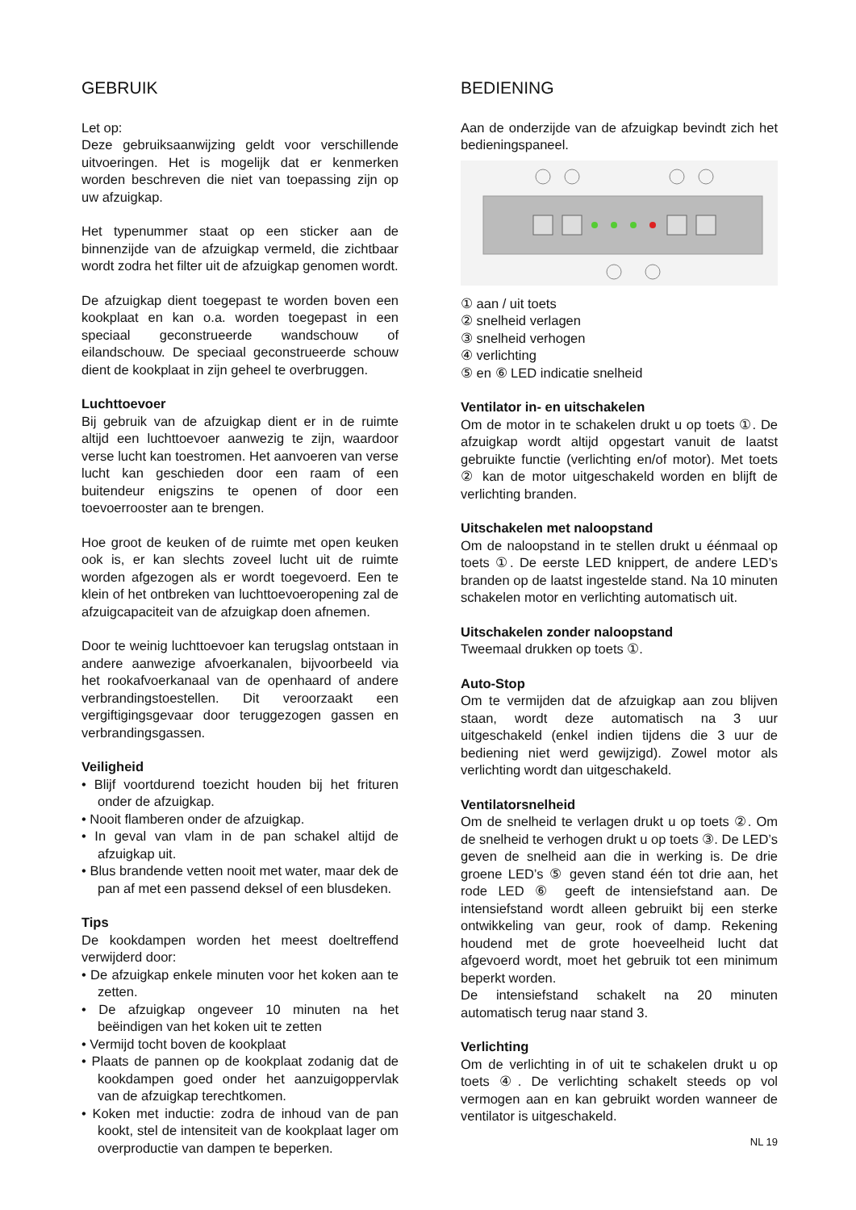GEBRUIK
Let op:
Deze gebruiksaanwijzing geldt voor verschillende uitvoeringen. Het is mogelijk dat er kenmerken worden beschreven die niet van toepassing zijn op uw afzuigkap.
Het typenummer staat op een sticker aan de binnenzijde van de afzuigkap vermeld, die zichtbaar wordt zodra het filter uit de afzuigkap genomen wordt.
De afzuigkap dient toegepast te worden boven een kookplaat en kan o.a. worden toegepast in een speciaal geconstrueerde wandschouw of eilandschouw. De speciaal geconstrueerde schouw dient de kookplaat in zijn geheel te overbruggen.
Luchttoevoer
Bij gebruik van de afzuigkap dient er in de ruimte altijd een luchttoevoer aanwezig te zijn, waardoor verse lucht kan toestromen. Het aanvoeren van verse lucht kan geschieden door een raam of een buitendeur enigszins te openen of door een toevoerrooster aan te brengen.
Hoe groot de keuken of de ruimte met open keuken ook is, er kan slechts zoveel lucht uit de ruimte worden afgezogen als er wordt toegevoerd. Een te klein of het ontbreken van luchttoevoeropening zal de afzuigcapaciteit van de afzuigkap doen afnemen.
Door te weinig luchttoevoer kan terugslag ontstaan in andere aanwezige afvoerkanalen, bijvoorbeeld via het rookafvoerkanaal van de openhaard of andere verbrandingstoestellen. Dit veroorzaakt een vergiftigingsgevaar door teruggezogen gassen en verbrandingsgassen.
Veiligheid
• Blijf voortdurend toezicht houden bij het frituren onder de afzuigkap.
• Nooit flamberen onder de afzuigkap.
• In geval van vlam in de pan schakel altijd de afzuigkap uit.
• Blus brandende vetten nooit met water, maar dek de pan af met een passend deksel of een blusdeken.
Tips
De kookdampen worden het meest doeltreffend verwijderd door:
• De afzuigkap enkele minuten voor het koken aan te zetten.
• De afzuigkap ongeveer 10 minuten na het beëindigen van het koken uit te zetten
• Vermijd tocht boven de kookplaat
• Plaats de pannen op de kookplaat zodanig dat de kookdampen goed onder het aanzuigoppervlak van de afzuigkap terechtkomen.
• Koken met inductie: zodra de inhoud van de pan kookt, stel de intensiteit van de kookplaat lager om overproductie van dampen te beperken.
BEDIENING
Aan de onderzijde van de afzuigkap bevindt zich het bedieningspaneel.
① aan / uit toets
② snelheid verlagen
③ snelheid verhogen
④ verlichting
⑤ en ⑥ LED indicatie snelheid
Ventilator in- en uitschakelen
Om de motor in te schakelen drukt u op toets ①. De afzuigkap wordt altijd opgestart vanuit de laatst gebruikte functie (verlichting en/of motor). Met toets ② kan de motor uitgeschakeld worden en blijft de verlichting branden.
Uitschakelen met naloopstand
Om de naloopstand in te stellen drukt u éénmaal op toets ①. De eerste LED knippert, de andere LED’s branden op de laatst ingestelde stand. Na 10 minuten schakelen motor en verlichting automatisch uit.
Uitschakelen zonder naloopstand
Tweemaal drukken op toets ①.
Auto-Stop
Om te vermijden dat de afzuigkap aan zou blijven staan, wordt deze automatisch na 3 uur uitgeschakeld (enkel indien tijdens die 3 uur de bediening niet werd gewijzigd). Zowel motor als verlichting wordt dan uitgeschakeld.
Ventilatorsnelheid
Om de snelheid te verlagen drukt u op toets ②. Om de snelheid te verhogen drukt u op toets ③. De LED’s geven de snelheid aan die in werking is. De drie groene LED’s ⑤ geven stand één tot drie aan, het rode LED ⑥ geeft de intensiefstand aan. De intensiefstand wordt alleen gebruikt bij een sterke ontwikkeling van geur, rook of damp. Rekening houdend met de grote hoeveelheid lucht dat afgevoerd wordt, moet het gebruik tot een minimum beperkt worden.
De intensiefstand schakelt na 20 minuten automatisch terug naar stand 3.
Verlichting
Om de verlichting in of uit te schakelen drukt u op toets ④. De verlichting schakelt steeds op vol vermogen aan en kan gebruikt worden wanneer de ventilator is uitgeschakeld.
NL 19